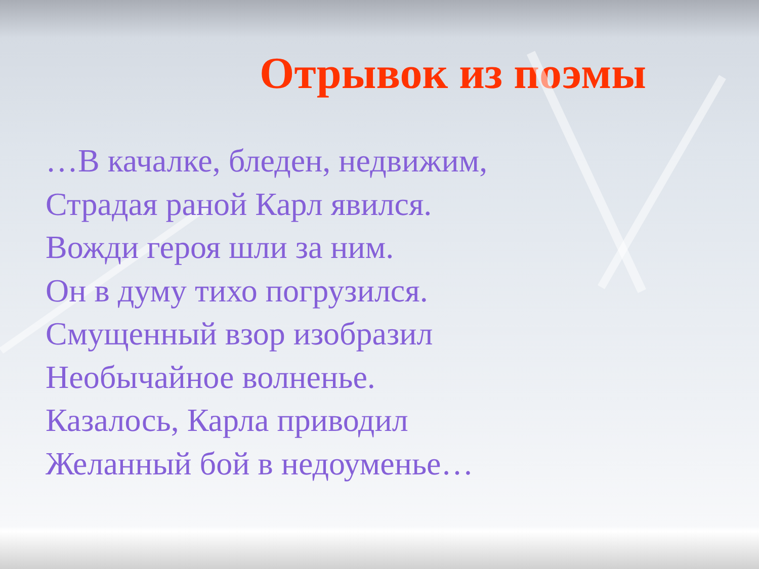Отрывок из поэмы
…В качалке, бледен, недвижим,
Страдая раной Карл явился.
Вожди героя шли за ним.
Он в думу тихо погрузился.
Смущенный взор изобразил
Необычайное волненье.
Казалось, Карла приводил
Желанный бой в недоуменье…